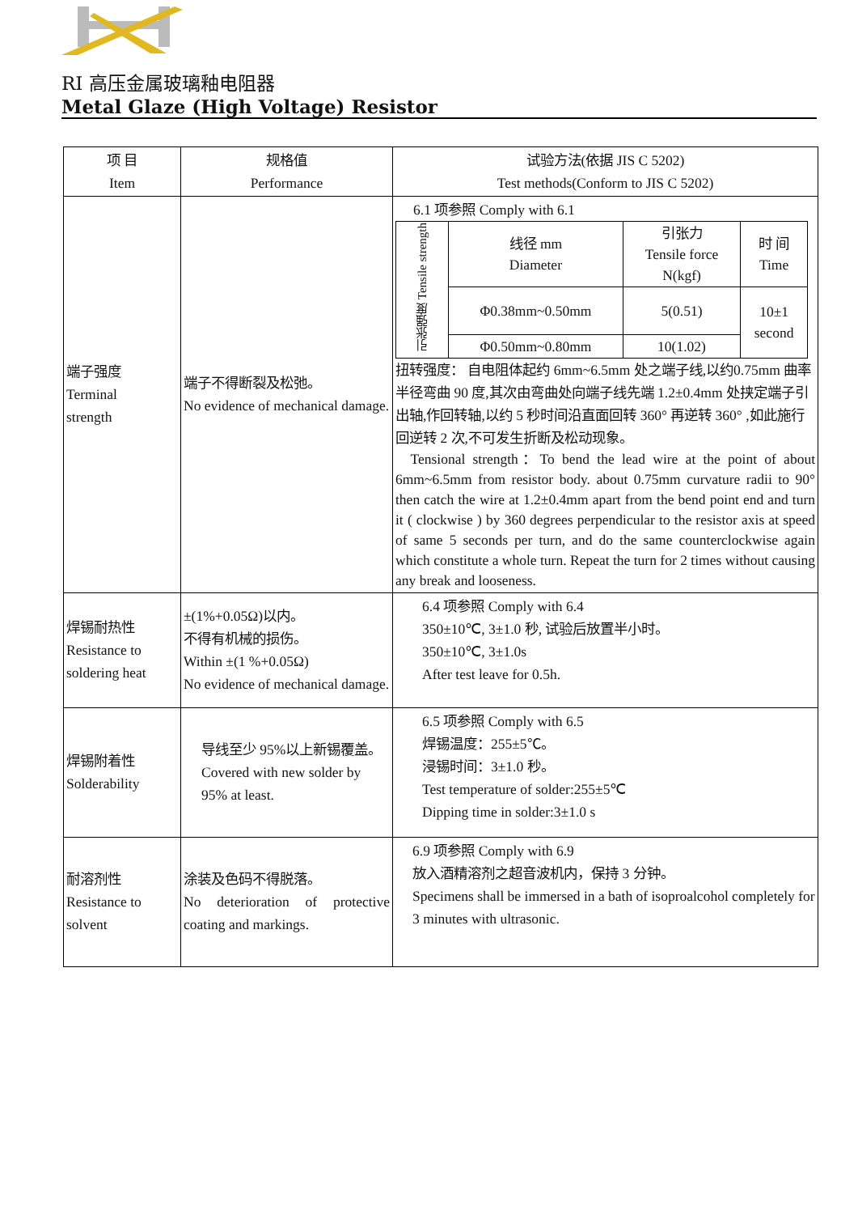RI 高压金属玻璃釉电阻器
Metal Glaze (High Voltage) Resistor
| 项 目 Item | 规格值 Performance | 试验方法(依据 JIS C 5202) Test methods(Conform to JIS C 5202) |
| --- | --- | --- |
| 端子强度 Terminal strength | 端子不得断裂及松弛。 No evidence of mechanical damage. | 6.1 项参照 Comply with 6.1 / 引张强度 Tensile strength / 线径 mm Diameter / 引张力 Tensile force N(kgf) / 时 间 Time / / / Φ0.38mm~0.50mm / 5(0.51) / 10±1 second / / / Φ0.50mm~0.80mm / 10(1.02) / / 扭转强度： 自电阻体起约 6mm~6.5mm 处之端子线,以约0.75mm 曲率半径弯曲 90 度,其次由弯曲处向端子线先端 1.2±0.4mm 处挟定端子引出轴,作回转轴,以约 5 秒时间沿直面回转 360° 再逆转 360° ,如此施行回逆转 2 次,不可发生折断及松动现象。 Tensional strength：To bend the lead wire at the point of about 6mm~6.5mm from resistor body. about 0.75mm curvature radii to 90° then catch the wire at 1.2±0.4mm apart from the bend point end and turn it ( clockwise ) by 360 degrees perpendicular to the resistor axis at speed of same 5 seconds per turn, and do the same counterclockwise again which constitute a whole turn. Repeat the turn for 2 times without causing any break and looseness. |
| 焊锡耐热性 Resistance to soldering heat | ±(1%+0.05Ω)以内。 不得有机械的损伤。 Within ±(1 %+0.05Ω) No evidence of mechanical damage. | 6.4 项参照 Comply with 6.4 350±10℃, 3±1.0 秒, 试验后放置半小时。 350±10℃, 3±1.0s After test leave for 0.5h. |
| 焊锡附着性 Solderability | 导线至少 95%以上新锡覆盖。 Covered with new solder by 95% at least. | 6.5 项参照 Comply with 6.5 焊锡温度：255±5℃。 浸锡时间：3±1.0 秒。 Test temperature of solder:255±5℃ Dipping time in solder:3±1.0 s |
| 耐溶剂性 Resistance to solvent | 涂装及色码不得脱落。 No deterioration of protective coating and markings. | 6.9 项参照 Comply with 6.9 放入酒精溶剂之超音波机内，保持 3 分钟。 Specimens shall be immersed in a bath of isoproalcohol completely for 3 minutes with ultrasonic. |